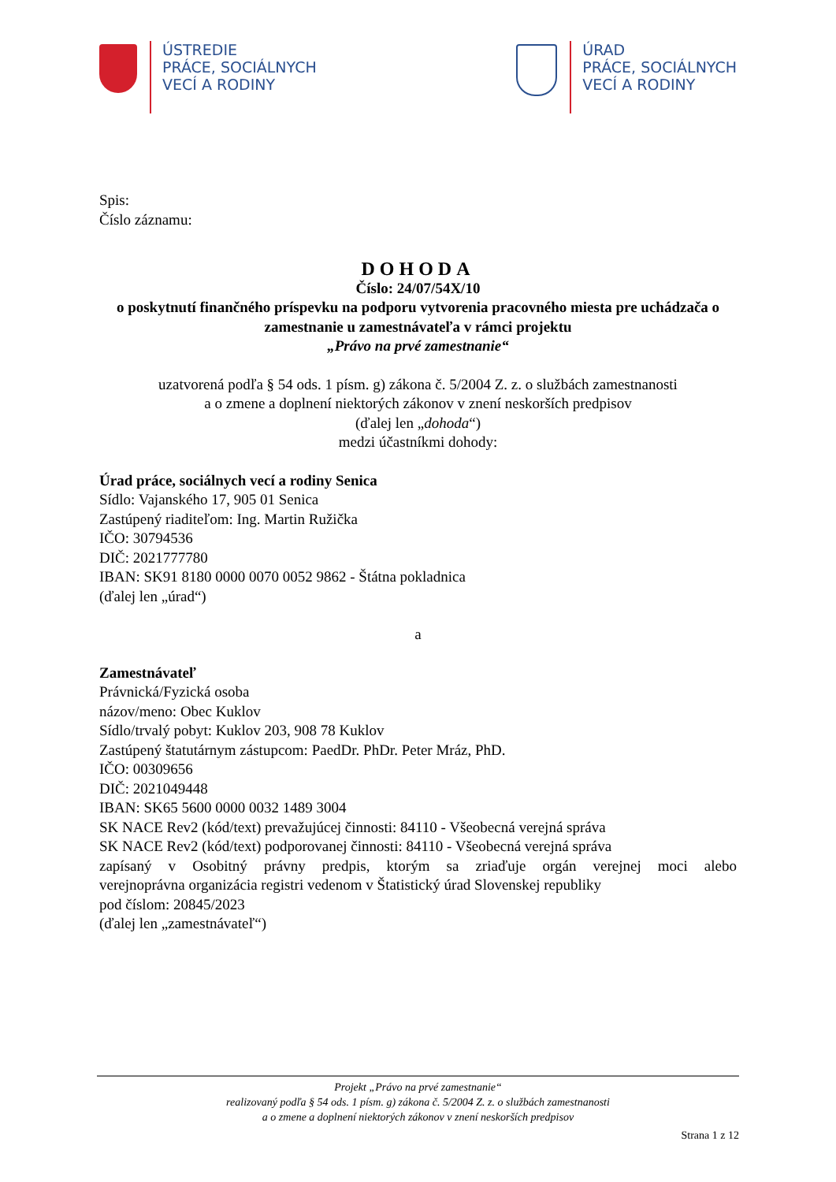ÚSTREDIE
PRÁCE, SOCIÁLNYCH
VECÍ A RODINY
ÚRAD
PRÁCE, SOCIÁLNYCH
VECÍ A RODINY
Spis:
Číslo záznamu:
DOHODA
Číslo: 24/07/54X/10
o poskytnutí finančného príspevku na podporu vytvorenia pracovného miesta pre uchádzača o zamestnanie u zamestnávateľa v rámci projektu
„Právo na prvé zamestnanie“
uzatvorená podľa § 54 ods. 1 písm. g) zákona č. 5/2004 Z. z. o službách zamestnanosti
a o zmene a doplnení niektorých zákonov v znení neskorších predpisov
(ďalej len „dohoda“)
medzi účastníkmi dohody:
Úrad práce, sociálnych vecí a rodiny Senica
Sídlo: Vajanského 17, 905 01 Senica
Zastúpený riaditeľom: Ing. Martin Ružička
IČO: 30794536
DIČ: 2021777780
IBAN: SK91 8180 0000 0070 0052 9862 - Štátna pokladnica
(ďalej len „úrad“)
a
Zamestnávateľ
Právnická/Fyzická osoba
názov/meno: Obec Kuklov
Sídlo/trvalý pobyt: Kuklov 203, 908 78 Kuklov
Zastúpený štatutárnym zástupcom: PaedDr. PhDr. Peter Mráz, PhD.
IČO: 00309656
DIČ: 2021049448
IBAN: SK65 5600 0000 0032 1489 3004
SK NACE Rev2 (kód/text) prevažujúcej činnosti: 84110 - Všeobecná verejná správa
SK NACE Rev2 (kód/text) podporovanej činnosti: 84110 - Všeobecná verejná správa
zapísaný v Osobitný právny predpis, ktorým sa zriaďuje orgán verejnej moci alebo
verejnoprávna organizácia registri vedenom v Štatistický úrad Slovenskej republiky
pod číslom: 20845/2023
(ďalej len „zamestnávateľ“)
Projekt „Právo na prvé zamestnanie“
realizovaný podľa § 54 ods. 1 písm. g) zákona č. 5/2004 Z. z. o službách zamestnanosti
a o zmene a doplnení niektorých zákonov v znení neskorších predpisov
Strana 1 z 12